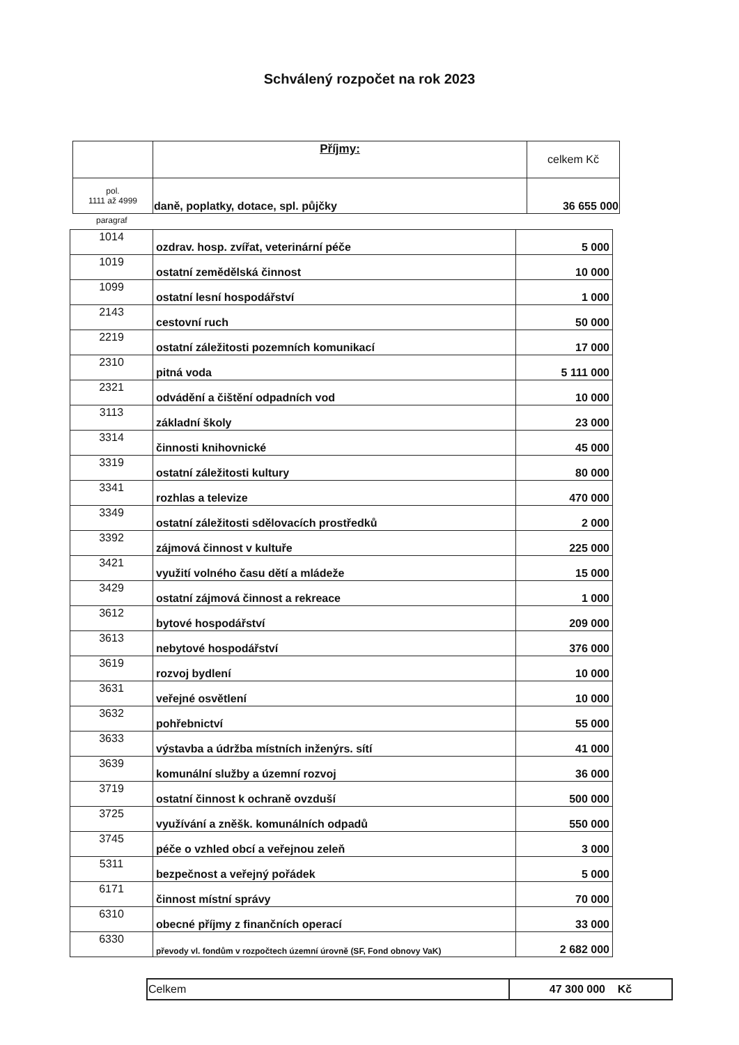Schválený rozpočet na rok 2023
| | Příjmy: | celkem Kč |
| pol. 1111 až 4999 | daně, poplatky, dotace, spl. půjčky | 36 655 000 |
paragraf
| 1014 | ozdrav. hosp. zvířat, veterinární péče | 5 000 |
| 1019 | ostatní zemědělská činnost | 10 000 |
| 1099 | ostatní lesní hospodářství | 1 000 |
| 2143 | cestovní ruch | 50 000 |
| 2219 | ostatní záležitosti pozemních komunikací | 17 000 |
| 2310 | pitná voda | 5 111 000 |
| 2321 | odvádění a čištění odpadních vod | 10 000 |
| 3113 | základní školy | 23 000 |
| 3314 | činnosti knihovnické | 45 000 |
| 3319 | ostatní záležitosti kultury | 80 000 |
| 3341 | rozhlas a televize | 470 000 |
| 3349 | ostatní záležitosti sdělovacích prostředků | 2 000 |
| 3392 | zájmová činnost v kultuře | 225 000 |
| 3421 | využití volného času dětí a mládeže | 15 000 |
| 3429 | ostatní zájmová činnost a rekreace | 1 000 |
| 3612 | bytové hospodářství | 209 000 |
| 3613 | nebytové hospodářství | 376 000 |
| 3619 | rozvoj bydlení | 10 000 |
| 3631 | veřejné osvětlení | 10 000 |
| 3632 | pohřebnictví | 55 000 |
| 3633 | výstavba a údržba místních inženýrs. sítí | 41 000 |
| 3639 | komunální služby a územní rozvoj | 36 000 |
| 3719 | ostatní činnost k ochraně ovzduší | 500 000 |
| 3725 | využívání a zněšk. komunálních odpadů | 550 000 |
| 3745 | péče o vzhled obcí a veřejnou zeleň | 3 000 |
| 5311 | bezpečnost a veřejný pořádek | 5 000 |
| 6171 | činnost místní správy | 70 000 |
| 6310 | obecné příjmy z finančních operací | 33 000 |
| 6330 | převody vl. fondům v rozpočtech územní úrovně (SF, Fond obnovy VaK) | 2 682 000 |
| Celkem | 47 300 000 Kč |